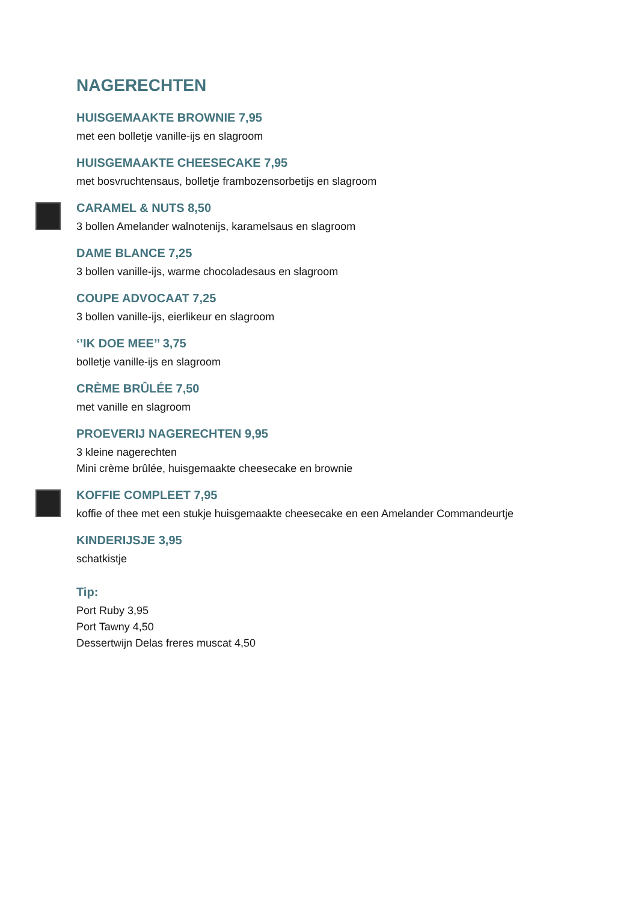NAGERECHTEN
HUISGEMAAKTE BROWNIE 7,95
met een bolletje vanille-ijs en slagroom
HUISGEMAAKTE CHEESECAKE 7,95
met bosvruchtensaus, bolletje frambozensorbetijs en slagroom
CARAMEL & NUTS 8,50
3 bollen Amelander walnotenijs, karamelsaus en slagroom
DAME BLANCE 7,25
3 bollen vanille-ijs, warme chocoladesaus en slagroom
COUPE ADVOCAAT 7,25
3 bollen vanille-ijs, eierlikeur en slagroom
‘’IK DOE MEE’’ 3,75
bolletje vanille-ijs en slagroom
CRÈME BRÛLÉE 7,50
met vanille en slagroom
PROEVERIJ NAGERECHTEN 9,95
3 kleine nagerechten
Mini crème brûlée, huisgemaakte cheesecake en brownie
KOFFIE COMPLEET 7,95
koffie of thee met een stukje huisgemaakte cheesecake en een Amelander Commandeurtje
KINDERIJSJE 3,95
schatkistje
Tip:
Port Ruby 3,95
Port Tawny 4,50
Dessertwijn Delas freres muscat 4,50